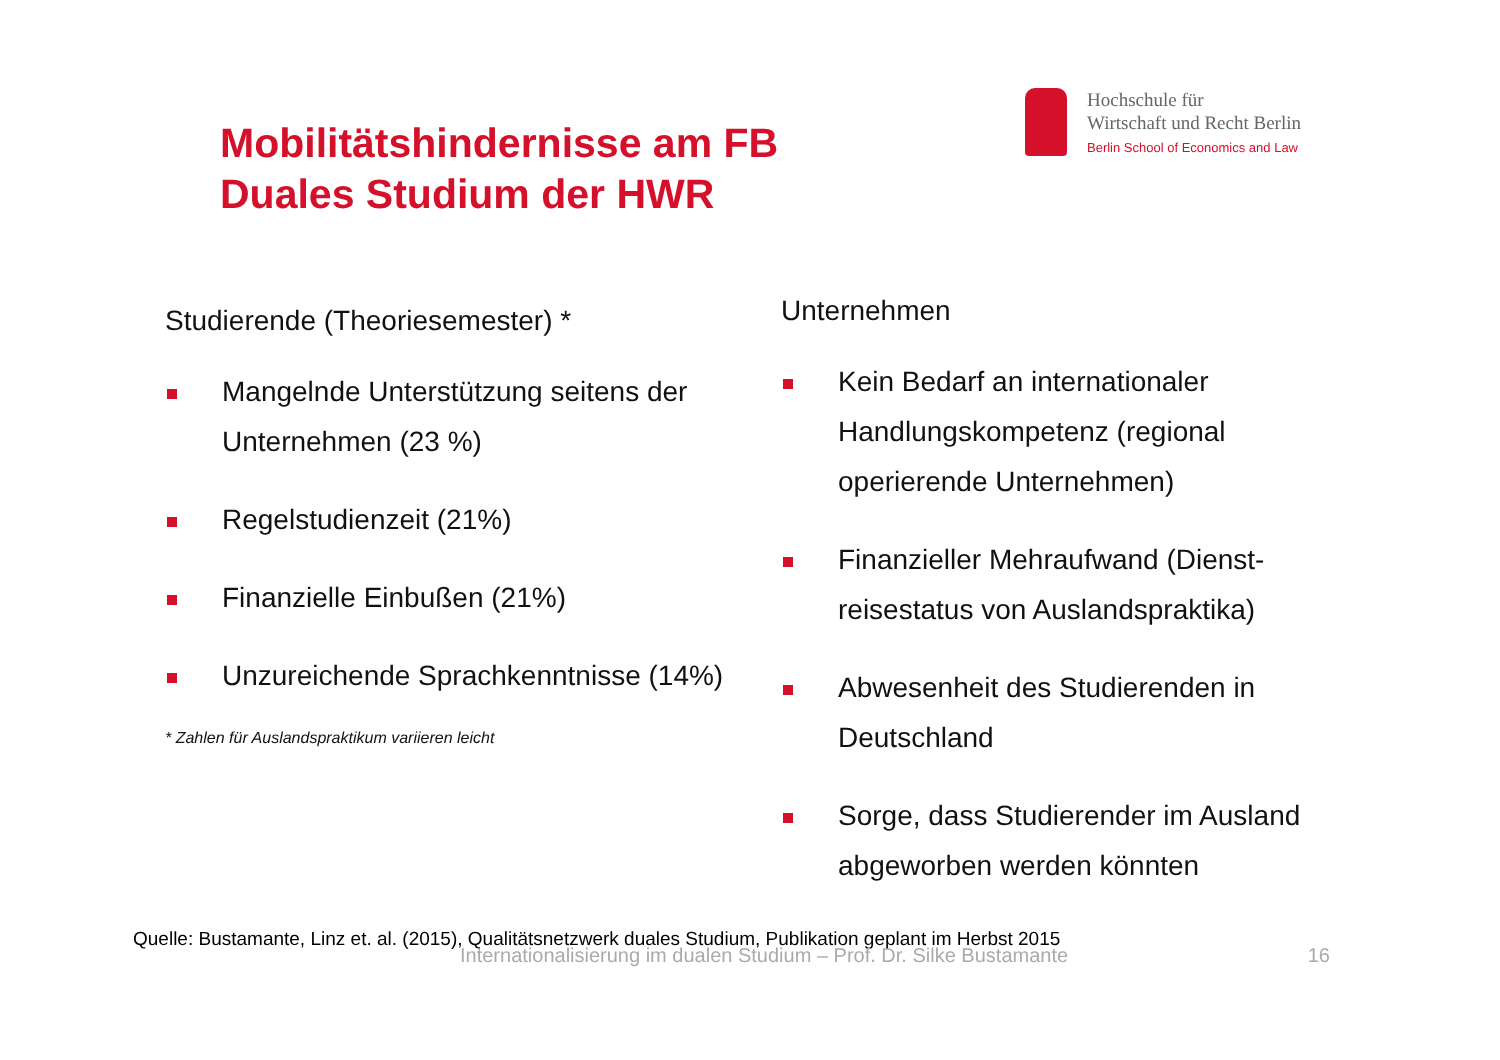Mobilitätshindernisse am FB
Duales Studium der HWR
Hochschule für
Wirtschaft und Recht Berlin
Berlin School of Economics and Law
Studierende (Theoriesemester) *
Mangelnde Unterstützung seitens der Unternehmen (23 %)
Regelstudienzeit (21%)
Finanzielle Einbußen (21%)
Unzureichende Sprachkenntnisse (14%)
* Zahlen für Auslandspraktikum variieren leicht
Unternehmen
Kein Bedarf an internationaler Handlungskompetenz (regional operierende Unternehmen)
Finanzieller Mehraufwand (Dienst-reisestatus von Auslandspraktika)
Abwesenheit des Studierenden in Deutschland
Sorge, dass Studierender im Ausland abgeworben werden könnten
Quelle: Bustamante, Linz et. al. (2015), Qualitätsnetzwerk duales Studium, Publikation geplant im Herbst 2015
Internationalisierung im dualen Studium – Prof. Dr. Silke Bustamante 16